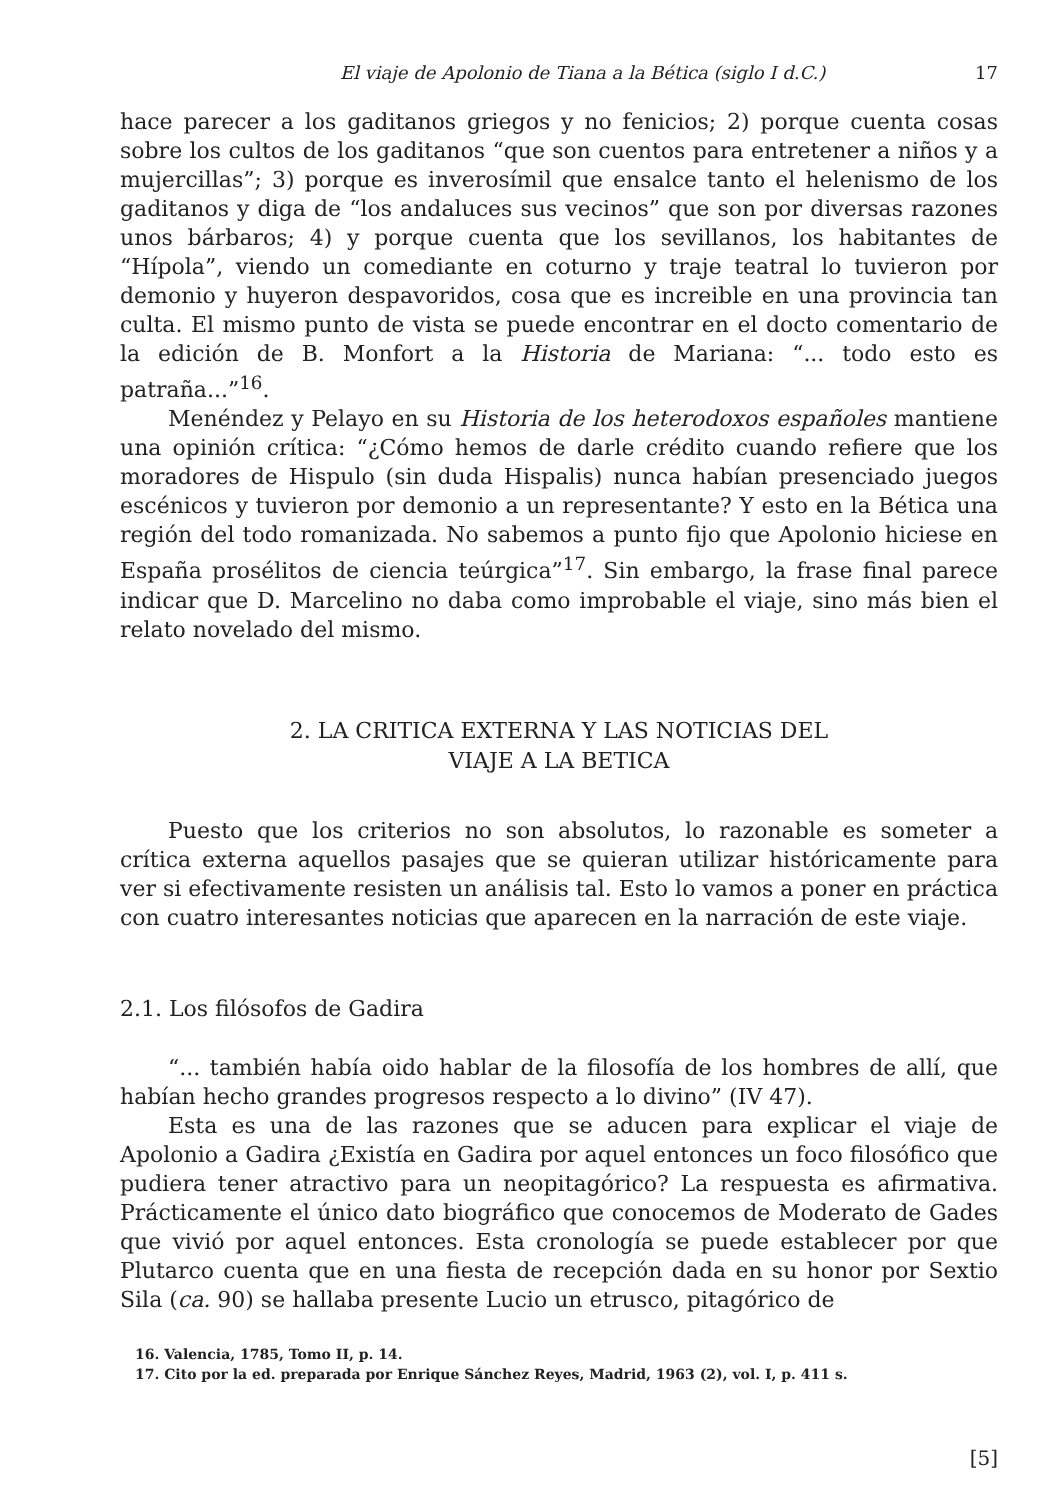El viaje de Apolonio de Tiana a la Bética (siglo I d.C.) 17
hace parecer a los gaditanos griegos y no fenicios; 2) porque cuenta cosas sobre los cultos de los gaditanos “que son cuentos para entretener a niños y a mujercillas”; 3) porque es inverosímil que ensalce tanto el helenismo de los gaditanos y diga de “los andaluces sus vecinos” que son por diversas razones unos bárbaros; 4) y porque cuenta que los sevillanos, los habitantes de “Hípola”, viendo un comediante en coturno y traje teatral lo tuvieron por demonio y huyeron despavoridos, cosa que es increible en una provincia tan culta. El mismo punto de vista se puede encontrar en el docto comentario de la edición de B. Monfort a la Historia de Mariana: “... todo esto es patraña...”<sup>16</sup>.
Menéndez y Pelayo en su Historia de los heterodoxos españoles mantiene una opinión crítica: “¿Cómo hemos de darle crédito cuando refiere que los moradores de Hispulo (sin duda Hispalis) nunca habían presenciado juegos escénicos y tuvieron por demonio a un representante? Y esto en la Bética una región del todo romanizada. No sabemos a punto fijo que Apolonio hiciese en España prosélitos de ciencia teúrgica”<sup>17</sup>. Sin embargo, la frase final parece indicar que D. Marcelino no daba como improbable el viaje, sino más bien el relato novelado del mismo.
2. LA CRITICA EXTERNA Y LAS NOTICIAS DEL
VIAJE A LA BETICA
Puesto que los criterios no son absolutos, lo razonable es someter a crítica externa aquellos pasajes que se quieran utilizar históricamente para ver si efectivamente resisten un análisis tal. Esto lo vamos a poner en práctica con cuatro interesantes noticias que aparecen en la narración de este viaje.
2.1. Los filósofos de Gadira
“... también había oido hablar de la filosofía de los hombres de allí, que habían hecho grandes progresos respecto a lo divino” (IV 47).
Esta es una de las razones que se aducen para explicar el viaje de Apolonio a Gadira ¿Existía en Gadira por aquel entonces un foco filosófico que pudiera tener atractivo para un neopitagórico? La respuesta es afirmativa. Prácticamente el único dato biográfico que conocemos de Moderato de Gades que vivió por aquel entonces. Esta cronología se puede establecer por que Plutarco cuenta que en una fiesta de recepción dada en su honor por Sextio Sila (ca. 90) se hallaba presente Lucio un etrusco, pitagórico de
16. Valencia, 1785, Tomo II, p. 14.
17. Cito por la ed. preparada por Enrique Sánchez Reyes, Madrid, 1963 (2), vol. I, p. 411 s.
[5]